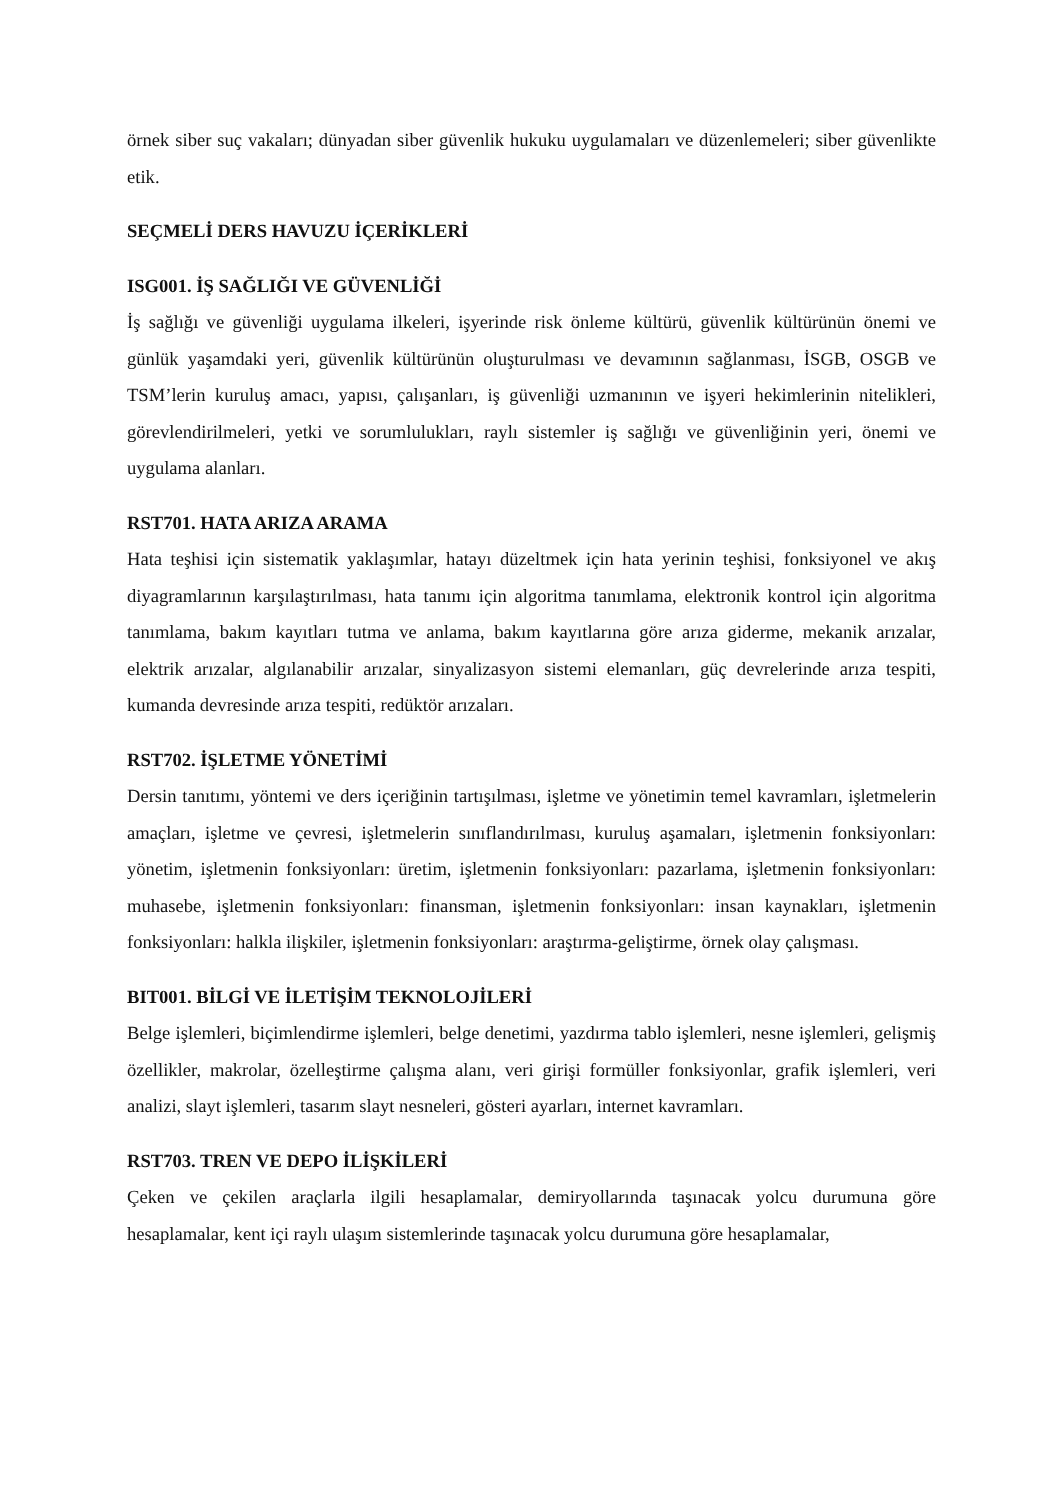örnek siber suç vakaları; dünyadan siber güvenlik hukuku uygulamaları ve düzenlemeleri; siber güvenlikte etik.
SEÇMELİ DERS HAVUZU İÇERİKLERİ
ISG001. İŞ SAĞLIĞI VE GÜVENLİĞİ
İş sağlığı ve güvenliği uygulama ilkeleri, işyerinde risk önleme kültürü, güvenlik kültürünün önemi ve günlük yaşamdaki yeri, güvenlik kültürünün oluşturulması ve devamının sağlanması, İSGB, OSGB ve TSM’lerin kuruluş amacı, yapısı, çalışanları, iş güvenliği uzmanının ve işyeri hekimlerinin nitelikleri, görevlendirilmeleri, yetki ve sorumlulukları, raylı sistemler iş sağlığı ve güvenliğinin yeri, önemi ve uygulama alanları.
RST701. HATA ARIZA ARAMA
Hata teşhisi için sistematik yaklaşımlar, hatayı düzeltmek için hata yerinin teşhisi, fonksiyonel ve akış diyagramlarının karşılaştırılması, hata tanımı için algoritma tanımlama, elektronik kontrol için algoritma tanımlama, bakım kayıtları tutma ve anlama, bakım kayıtlarına göre arıza giderme, mekanik arızalar, elektrik arızalar, algılanabilir arızalar, sinyalizasyon sistemi elemanları, güç devrelerinde arıza tespiti, kumanda devresinde arıza tespiti, redüktör arızaları.
RST702. İŞLETME YÖNETİMİ
Dersin tanıtımı, yöntemi ve ders içeriğinin tartışılması, işletme ve yönetimin temel kavramları, işletmelerin amaçları, işletme ve çevresi, işletmelerin sınıflandırılması, kuruluş aşamaları, işletmenin fonksiyonları: yönetim, işletmenin fonksiyonları: üretim, işletmenin fonksiyonları: pazarlama, işletmenin fonksiyonları: muhasebe, işletmenin fonksiyonları: finansman, işletmenin fonksiyonları: insan kaynakları, işletmenin fonksiyonları: halkla ilişkiler, işletmenin fonksiyonları: araştırma-geliştirme, örnek olay çalışması.
BIT001. BİLGİ VE İLETİŞİM TEKNOLOJİLERİ
Belge işlemleri, biçimlendirme işlemleri, belge denetimi, yazdırma tablo işlemleri, nesne işlemleri, gelişmiş özellikler, makrolar, özelleştirme çalışma alanı, veri girişi formüller fonksiyonlar, grafik işlemleri, veri analizi, slayt işlemleri, tasarım slayt nesneleri, gösteri ayarları, internet kavramları.
RST703. TREN VE DEPO İLİŞKİLERİ
Çeken ve çekilen araçlarla ilgili hesaplamalar, demiryollarında taşınacak yolcu durumuna göre hesaplamalar, kent içi raylı ulaşım sistemlerinde taşınacak yolcu durumuna göre hesaplamalar,